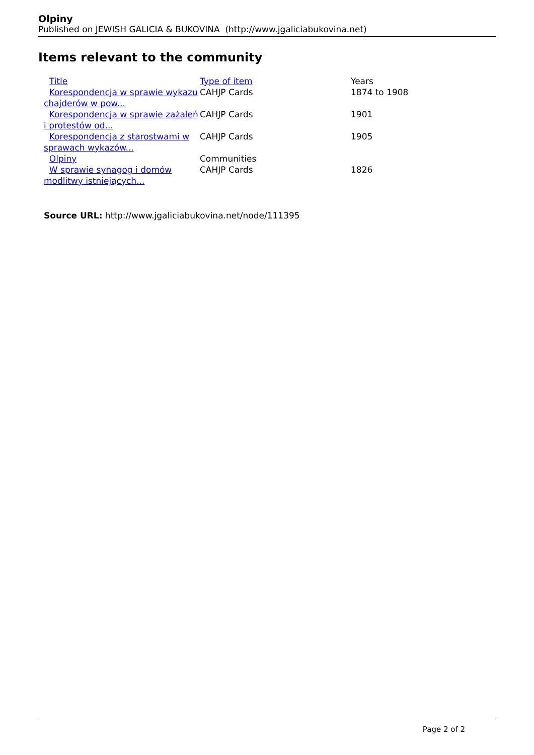Olpiny
Published on JEWISH GALICIA & BUKOVINA (http://www.jgaliciabukovina.net)
Items relevant to the community
| Title | Type of item | Years |
| --- | --- | --- |
| Korespondencja w sprawie wykazu chajderów w pow... | CAHJP Cards | 1874 to 1908 |
| Korespondencja w sprawie zażaleń i protestów od... | CAHJP Cards | 1901 |
| Korespondencja z starostwami w sprawach wykazów... | CAHJP Cards | 1905 |
| Olpiny | Communities | |
| W sprawie synagog i domów modlitwy istniejących... | CAHJP Cards | 1826 |
Source URL: http://www.jgaliciabukovina.net/node/111395
Page 2 of 2